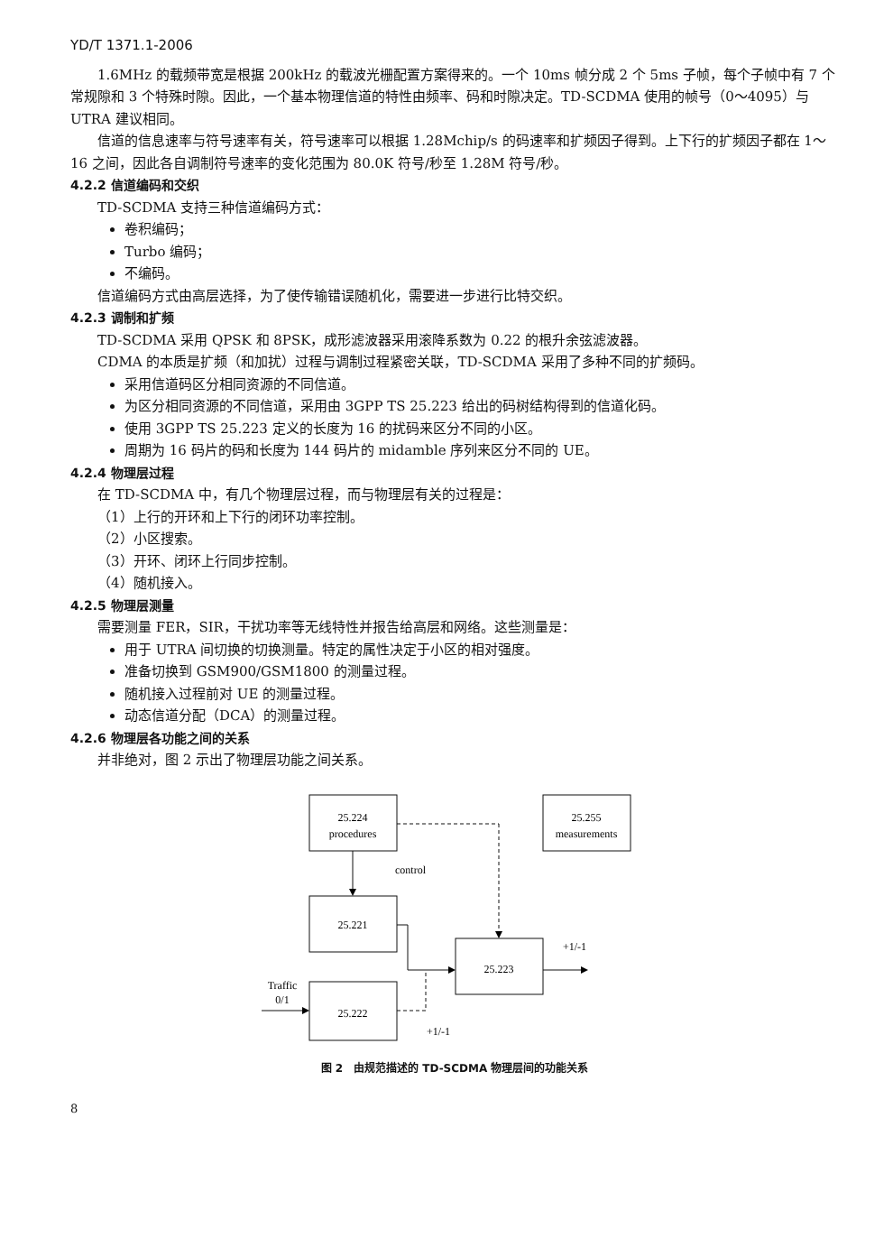YD/T 1371.1-2006
1.6MHz 的载频带宽是根据 200kHz 的载波光栅配置方案得来的。一个 10ms 帧分成 2 个 5ms 子帧，每个子帧中有 7 个常规隙和 3 个特殊时隙。因此，一个基本物理信道的特性由频率、码和时隙决定。TD-SCDMA 使用的帧号（0～4095）与 UTRA 建议相同。
信道的信息速率与符号速率有关，符号速率可以根据 1.28Mchip/s 的码速率和扩频因子得到。上下行的扩频因子都在 1～16 之间，因此各自调制符号速率的变化范围为 80.0K 符号/秒至 1.28M 符号/秒。
4.2.2 信道编码和交织
TD-SCDMA 支持三种信道编码方式：
卷积编码；
Turbo 编码；
不编码。
信道编码方式由高层选择，为了使传输错误随机化，需要进一步进行比特交织。
4.2.3 调制和扩频
TD-SCDMA 采用 QPSK 和 8PSK，成形滤波器采用滚降系数为 0.22 的根升余弦滤波器。
CDMA 的本质是扩频（和加扰）过程与调制过程紧密关联，TD-SCDMA 采用了多种不同的扩频码。
采用信道码区分相同资源的不同信道。
为区分相同资源的不同信道，采用由 3GPP TS 25.223 给出的码树结构得到的信道化码。
使用 3GPP TS 25.223 定义的长度为 16 的扰码来区分不同的小区。
周期为 16 码片的码和长度为 144 码片的 midamble 序列来区分不同的 UE。
4.2.4 物理层过程
在 TD-SCDMA 中，有几个物理层过程，而与物理层有关的过程是：
（1）上行的开环和上下行的闭环功率控制。
（2）小区搜索。
（3）开环、闭环上行同步控制。
（4）随机接入。
4.2.5 物理层测量
需要测量 FER，SIR，干扰功率等无线特性并报告给高层和网络。这些测量是：
用于 UTRA 间切换的切换测量。特定的属性决定于小区的相对强度。
准备切换到 GSM900/GSM1800 的测量过程。
随机接入过程前对 UE 的测量过程。
动态信道分配（DCA）的测量过程。
4.2.6 物理层各功能之间的关系
并非绝对，图 2 示出了物理层功能之间关系。
25.224
procedures
25.255
measurements
control
25.221
25.223
25.222
+1/-1
+1/-1
Traffic
0/1
图 2　由规范描述的 TD-SCDMA 物理层间的功能关系
8